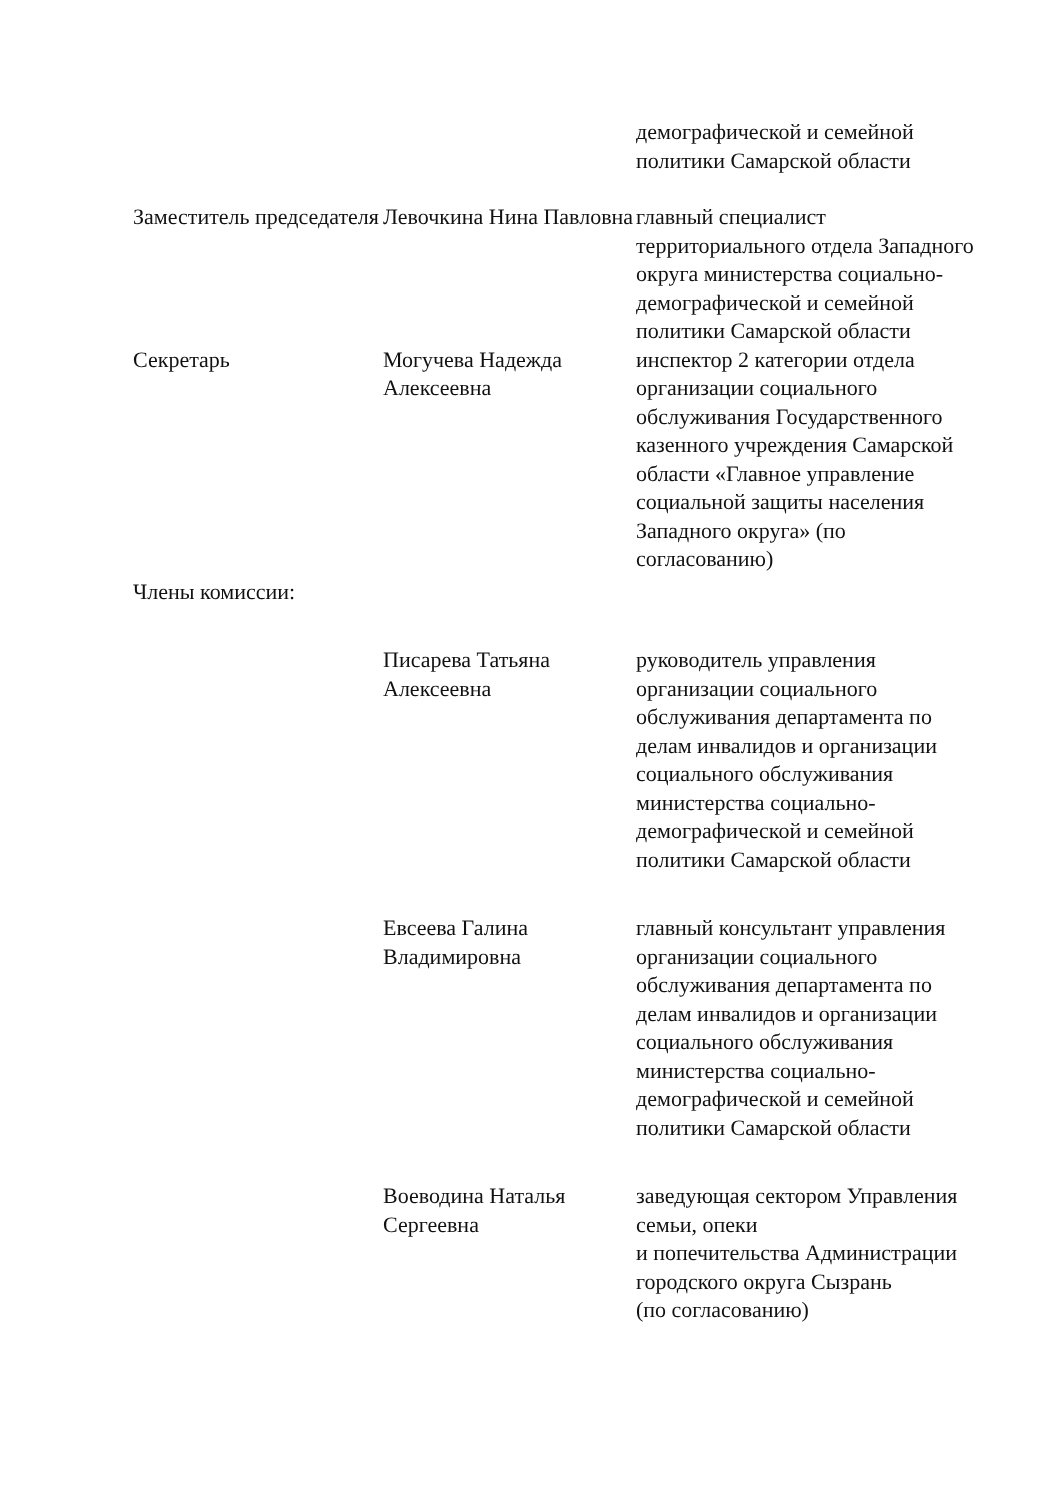демографической и семейной политики Самарской области
Заместитель председателя
Левочкина Нина Павловна
главный специалист территориального отдела Западного округа министерства социально-демографической и семейной политики Самарской области
Секретарь Могучева Надежда Алексеевна
инспектор 2 категории отдела организации социального обслуживания Государственного казенного учреждения Самарской области «Главное управление социальной защиты населения Западного округа» (по согласованию)
Члены комиссии:
Писарева Татьяна Алексеевна
руководитель управления организации социального обслуживания департамента по делам инвалидов и организации социального обслуживания министерства социально-демографической и семейной политики Самарской области
Евсеева Галина Владимировна
главный консультант управления организации социального обслуживания департамента по делам инвалидов и организации социального обслуживания министерства социально-демографической и семейной политики Самарской области
Воеводина Наталья Сергеевна
заведующая сектором Управления семьи, опеки
и попечительства Администрации городского округа Сызрань
(по согласованию)